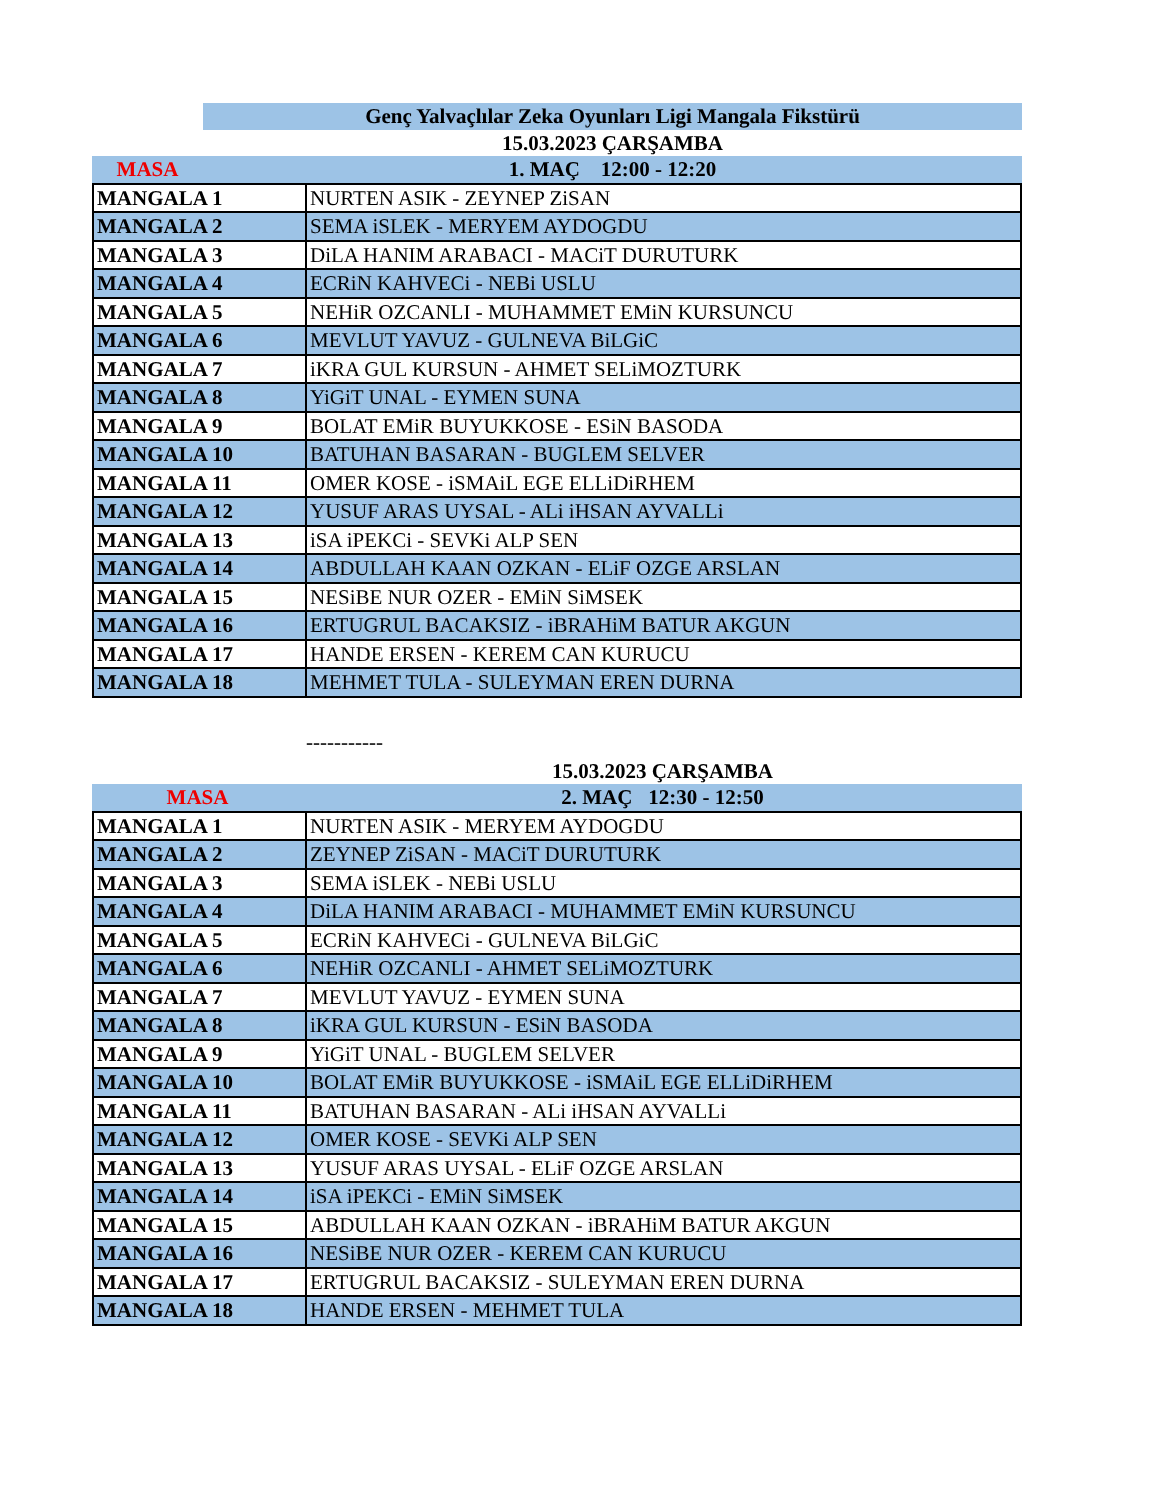| | Genç Yalvaçlılar Zeka Oyunları Ligi Mangala Fikstürü |
| | 15.03.2023 ÇARŞAMBA |
| MASA | 1. MAÇ 12:00 - 12:20 |
| MANGALA 1 | NURTEN ASIK - ZEYNEP ZiSAN |
| MANGALA 2 | SEMA iSLEK - MERYEM AYDOGDU |
| MANGALA 3 | DiLA HANIM ARABACI - MACiT DURUTURK |
| MANGALA 4 | ECRiN KAHVECi - NEBi USLU |
| MANGALA 5 | NEHiR OZCANLI - MUHAMMET EMiN KURSUNCU |
| MANGALA 6 | MEVLUT YAVUZ - GULNEVA BiLGiC |
| MANGALA 7 | iKRA GUL KURSUN - AHMET SELiMOZTURK |
| MANGALA 8 | YiGiT UNAL - EYMEN SUNA |
| MANGALA 9 | BOLAT EMiR BUYUKKOSE - ESiN BASODA |
| MANGALA 10 | BATUHAN BASARAN - BUGLEM SELVER |
| MANGALA 11 | OMER KOSE - iSMAiL EGE ELLiDiRHEM |
| MANGALA 12 | YUSUF ARAS UYSAL - ALi iHSAN AYVALLi |
| MANGALA 13 | iSA iPEKCi - SEVKi ALP SEN |
| MANGALA 14 | ABDULLAH KAAN OZKAN - ELiF OZGE ARSLAN |
| MANGALA 15 | NESiBE NUR OZER - EMiN SiMSEK |
| MANGALA 16 | ERTUGRUL BACAKSIZ - iBRAHiM BATUR AKGUN |
| MANGALA 17 | HANDE ERSEN - KEREM CAN KURUCU |
| MANGALA 18 | MEHMET TULA - SULEYMAN EREN DURNA |
-----------
| | 15.03.2023 ÇARŞAMBA |
| MASA | 2. MAÇ 12:30 - 12:50 |
| MANGALA 1 | NURTEN ASIK - MERYEM AYDOGDU |
| MANGALA 2 | ZEYNEP ZiSAN - MACiT DURUTURK |
| MANGALA 3 | SEMA iSLEK - NEBi USLU |
| MANGALA 4 | DiLA HANIM ARABACI - MUHAMMET EMiN KURSUNCU |
| MANGALA 5 | ECRiN KAHVECi - GULNEVA BiLGiC |
| MANGALA 6 | NEHiR OZCANLI - AHMET SELiMOZTURK |
| MANGALA 7 | MEVLUT YAVUZ - EYMEN SUNA |
| MANGALA 8 | iKRA GUL KURSUN - ESiN BASODA |
| MANGALA 9 | YiGiT UNAL - BUGLEM SELVER |
| MANGALA 10 | BOLAT EMiR BUYUKKOSE - iSMAiL EGE ELLiDiRHEM |
| MANGALA 11 | BATUHAN BASARAN - ALi iHSAN AYVALLi |
| MANGALA 12 | OMER KOSE - SEVKi ALP SEN |
| MANGALA 13 | YUSUF ARAS UYSAL - ELiF OZGE ARSLAN |
| MANGALA 14 | iSA iPEKCi - EMiN SiMSEK |
| MANGALA 15 | ABDULLAH KAAN OZKAN - iBRAHiM BATUR AKGUN |
| MANGALA 16 | NESiBE NUR OZER - KEREM CAN KURUCU |
| MANGALA 17 | ERTUGRUL BACAKSIZ - SULEYMAN EREN DURNA |
| MANGALA 18 | HANDE ERSEN - MEHMET TULA |